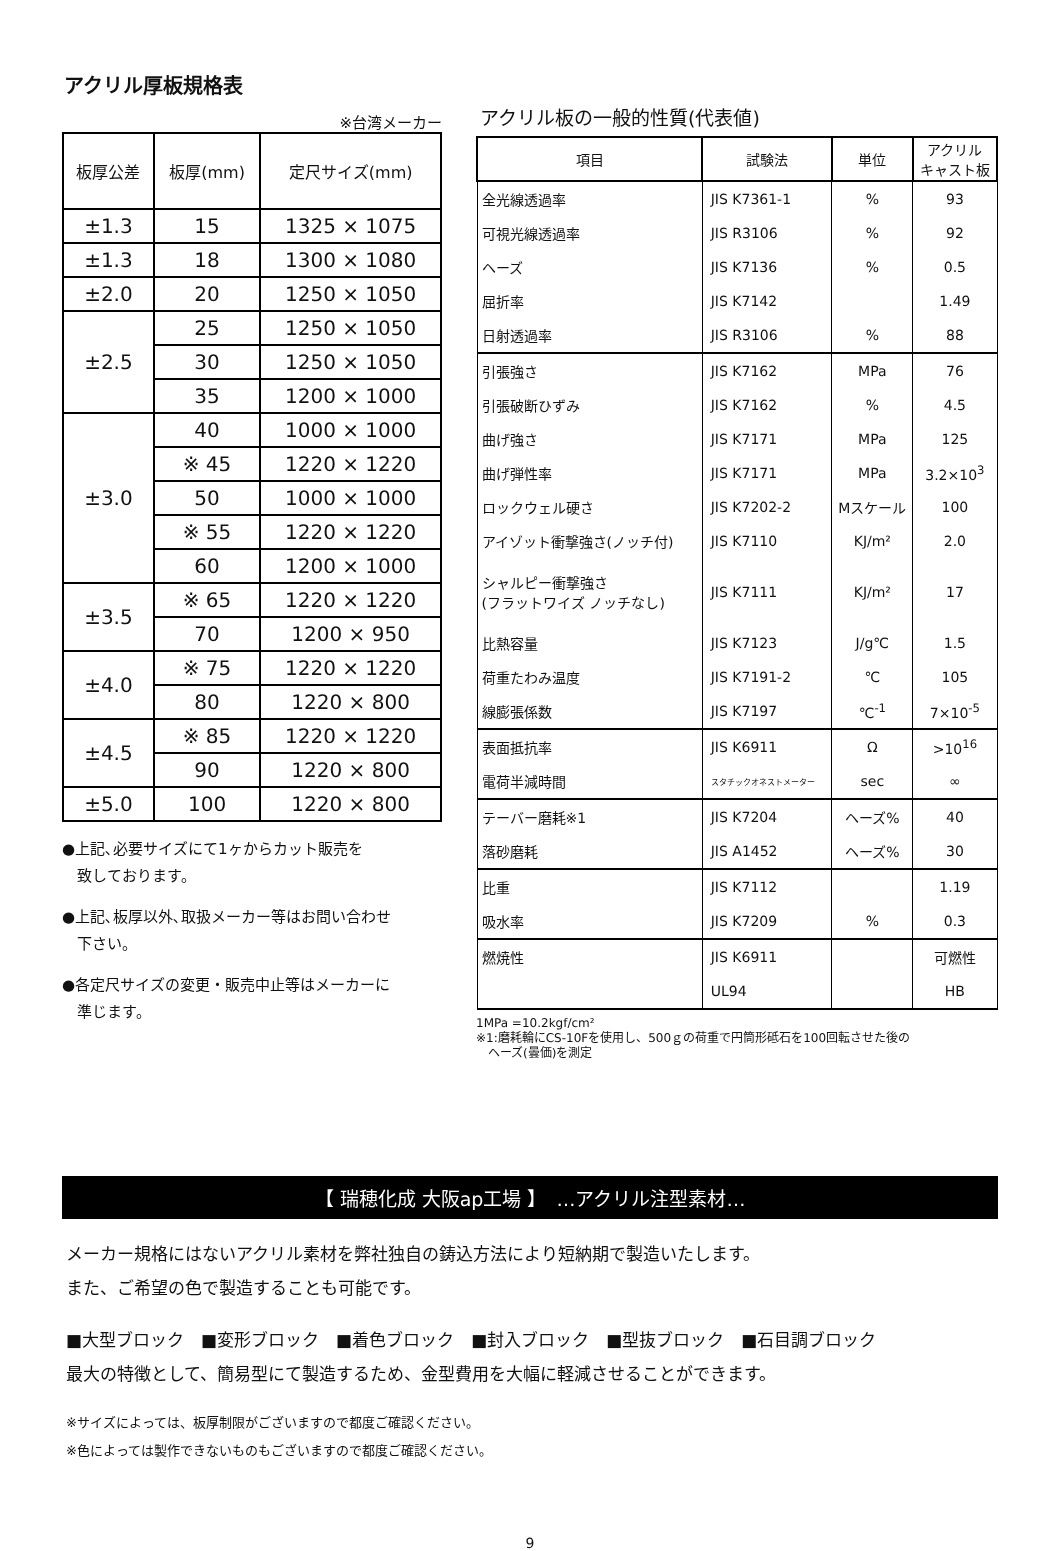アクリル厚板規格表
※台湾メーカー
| 板厚公差 | 板厚(mm) | 定尺サイズ(mm) |
| --- | --- | --- |
| ±1.3 | 15 | 1325 × 1075 |
| ±1.3 | 18 | 1300 × 1080 |
| ±2.0 | 20 | 1250 × 1050 |
| ±2.5 | 25 | 1250 × 1050 |
| | 30 | 1250 × 1050 |
| | 35 | 1200 × 1000 |
| ±3.0 | 40 | 1000 × 1000 |
| | ※ 45 | 1220 × 1220 |
| | 50 | 1000 × 1000 |
| | ※ 55 | 1220 × 1220 |
| | 60 | 1200 × 1000 |
| ±3.5 | ※ 65 | 1220 × 1220 |
| | 70 | 1200 × 950 |
| ±4.0 | ※ 75 | 1220 × 1220 |
| | 80 | 1220 × 800 |
| ±4.5 | ※ 85 | 1220 × 1220 |
| | 90 | 1220 × 800 |
| ±5.0 | 100 | 1220 × 800 |
●上記､必要サイズにて1ヶからカット販売を
　致しております。
●上記､板厚以外､取扱メーカー等はお問い合わせ
　下さい。
●各定尺サイズの変更・販売中止等はメーカーに
　準じます。
アクリル板の一般的性質(代表値)
| 項目 | 試験法 | 単位 | アクリル キャスト板 |
| --- | --- | --- | --- |
| 全光線透過率 | JIS K7361-1 | % | 93 |
| 可視光線透過率 | JIS R3106 | % | 92 |
| ヘーズ | JIS K7136 | % | 0.5 |
| 屈折率 | JIS K7142 | | 1.49 |
| 日射透過率 | JIS R3106 | % | 88 |
| 引張強さ | JIS K7162 | MPa | 76 |
| 引張破断ひずみ | JIS K7162 | % | 4.5 |
| 曲げ強さ | JIS K7171 | MPa | 125 |
| 曲げ弾性率 | JIS K7171 | MPa | 3.2×10<sup>3</sup> |
| ロックウェル硬さ | JIS K7202-2 | Mスケール | 100 |
| アイゾット衝撃強さ(ノッチ付) | JIS K7110 | KJ/m² | 2.0 |
| シャルピー衝撃強さ (フラットワイズ ノッチなし) | JIS K7111 | KJ/m² | 17 |
| 比熱容量 | JIS K7123 | J/g℃ | 1.5 |
| 荷重たわみ温度 | JIS K7191-2 | ℃ | 105 |
| 線膨張係数 | JIS K7197 | ℃<sup>-1</sup> | 7×10<sup>-5</sup> |
| 表面抵抗率 | JIS K6911 | Ω | >10<sup>16</sup> |
| 電荷半減時間 | スタチックオネストメーター | sec | ∞ |
| テーバー磨耗※1 | JIS K7204 | ヘーズ% | 40 |
| 落砂磨耗 | JIS A1452 | ヘーズ% | 30 |
| 比重 | JIS K7112 | | 1.19 |
| 吸水率 | JIS K7209 | % | 0.3 |
| 燃焼性 | JIS K6911 | | 可燃性 |
| | UL94 | | HB |
1MPa =10.2kgf/cm²
※1:磨耗輪にCS-10Fを使用し、500ｇの荷重で円筒形砥石を100回転させた後の
　ヘーズ(曇価)を測定
【 瑞穂化成 大阪ap工場 】　…アクリル注型素材…
メーカー規格にはないアクリル素材を弊社独自の鋳込方法により短納期で製造いたします。
また、ご希望の色で製造することも可能です。
■大型ブロック　■変形ブロック　■着色ブロック　■封入ブロック　■型抜ブロック　■石目調ブロック
最大の特徴として、簡易型にて製造するため、金型費用を大幅に軽減させることができます。
※サイズによっては、板厚制限がございますので都度ご確認ください。
※色によっては製作できないものもございますので都度ご確認ください。
9